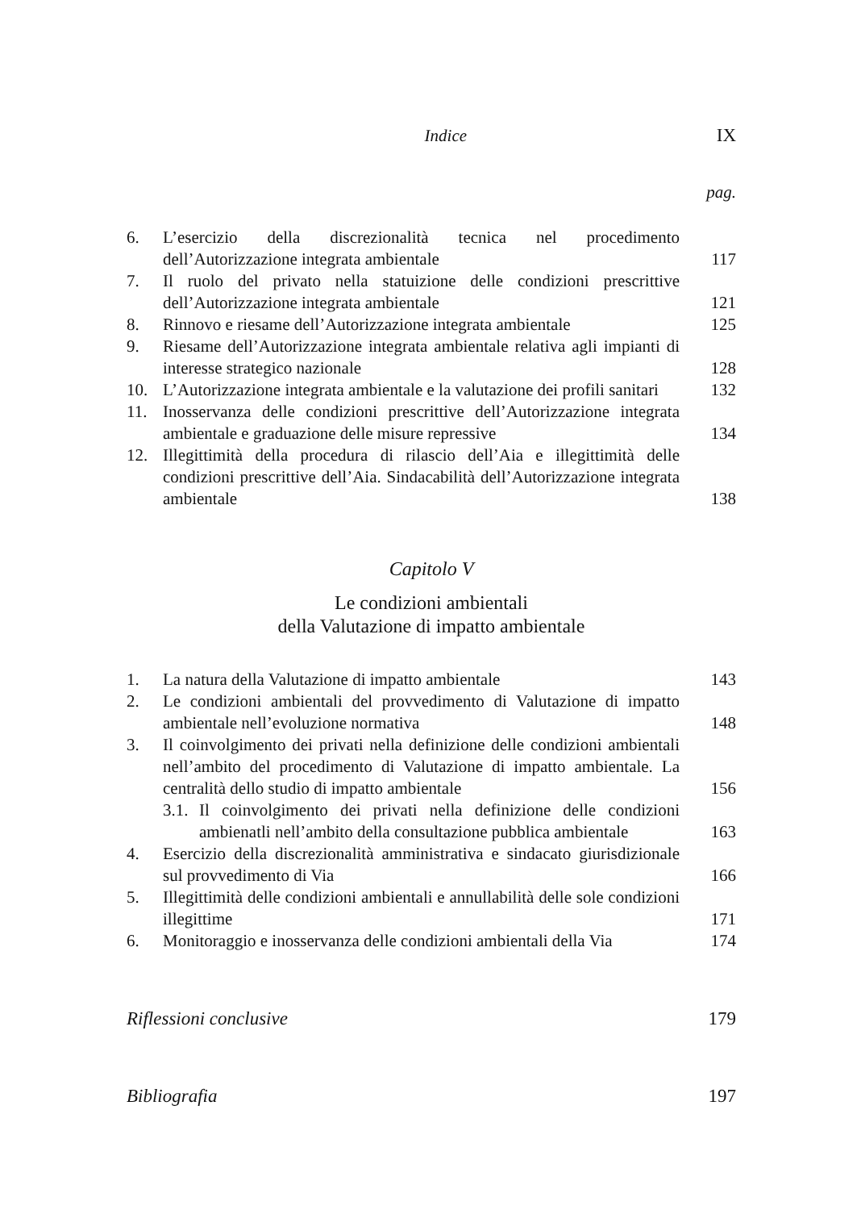Indice IX
pag.
6. L’esercizio della discrezionalità tecnica nel procedimento dell’Autorizzazione integrata ambientale 117
7. Il ruolo del privato nella statuizione delle condizioni prescrittive dell’Autorizzazione integrata ambientale 121
8. Rinnovo e riesame dell’Autorizzazione integrata ambientale 125
9. Riesame dell’Autorizzazione integrata ambientale relativa agli impianti di interesse strategico nazionale 128
10. L’Autorizzazione integrata ambientale e la valutazione dei profili sanitari 132
11. Inosservanza delle condizioni prescrittive dell’Autorizzazione integrata ambientale e graduazione delle misure repressive 134
12. Illegittimità della procedura di rilascio dell’Aia e illegittimità delle condizioni prescrittive dell’Aia. Sindacabilità dell’Autorizzazione integrata ambientale 138
Capitolo V
Le condizioni ambientali
della Valutazione di impatto ambientale
1. La natura della Valutazione di impatto ambientale 143
2. Le condizioni ambientali del provvedimento di Valutazione di impatto ambientale nell’evoluzione normativa 148
3. Il coinvolgimento dei privati nella definizione delle condizioni ambientali nell’ambito del procedimento di Valutazione di impatto ambientale. La centralità dello studio di impatto ambientale 156
3.1. Il coinvolgimento dei privati nella definizione delle condizioni ambienatli nell’ambito della consultazione pubblica ambientale 163
4. Esercizio della discrezionalità amministrativa e sindacato giurisdizionale sul provvedimento di Via 166
5. Illegittimità delle condizioni ambientali e annullabilità delle sole condizioni illegittime 171
6. Monitoraggio e inosservanza delle condizioni ambientali della Via 174
Riflessioni conclusive 179
Bibliografia 197